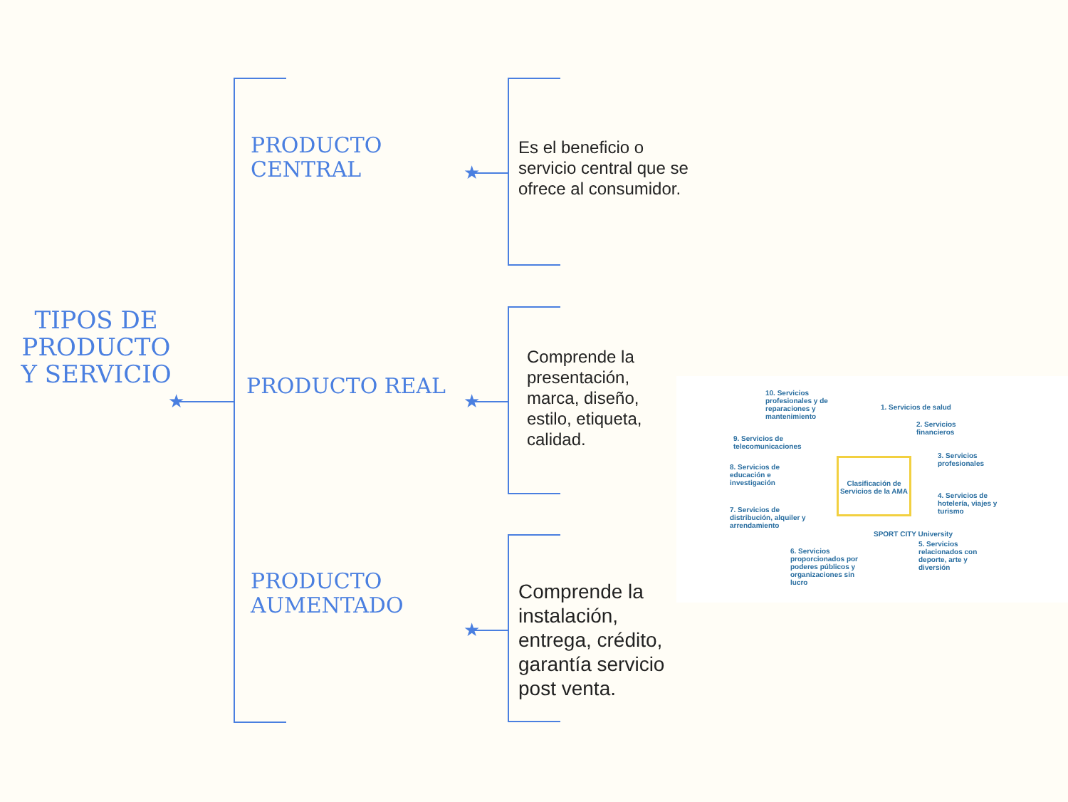★
★
★
★
TIPOS DE PRODUCTO Y SERVICIO
PRODUCTO CENTRAL
Es el beneficio o servicio central que se ofrece al consumidor.
PRODUCTO REAL
Comprende la presentación, marca, diseño, estilo, etiqueta, calidad.
PRODUCTO AUMENTADO
Comprende la instalación, entrega, crédito, garantía servicio post venta.
10. Servicios profesionales y de reparaciones y mantenimiento
1. Servicios de salud
2. Servicios financieros
9. Servicios de telecomunicaciones
3. Servicios profesionales
8. Servicios de educación e investigación
Clasificación de Servicios de la AMA
4. Servicios de hotelería, viajes y turismo
7. Servicios de distribución, alquiler y arrendamiento
SPORT CITY University
5. Servicios relacionados con deporte, arte y diversión
6. Servicios proporcionados por poderes públicos y organizaciones sin lucro